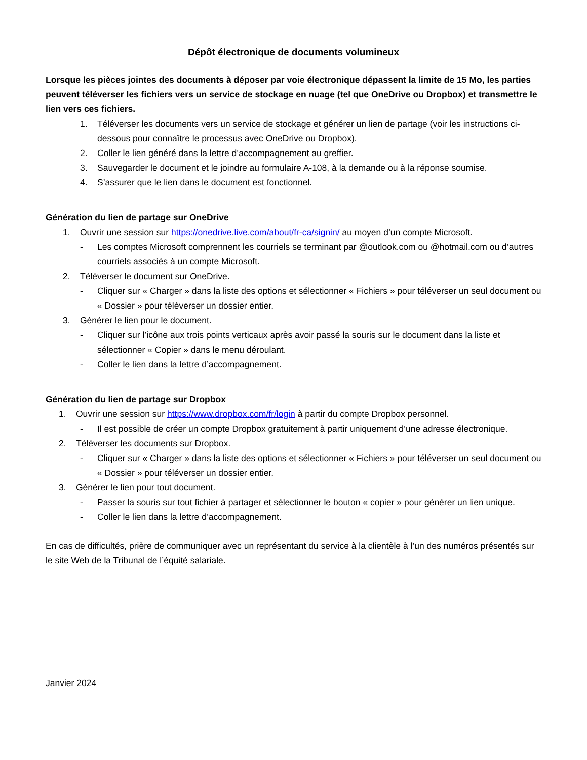Dépôt électronique de documents volumineux
Lorsque les pièces jointes des documents à déposer par voie électronique dépassent la limite de 15 Mo, les parties peuvent téléverser les fichiers vers un service de stockage en nuage (tel que OneDrive ou Dropbox) et transmettre le lien vers ces fichiers.
1. Téléverser les documents vers un service de stockage et générer un lien de partage (voir les instructions ci-dessous pour connaître le processus avec OneDrive ou Dropbox).
2. Coller le lien généré dans la lettre d’accompagnement au greffier.
3. Sauvegarder le document et le joindre au formulaire A-108, à la demande ou à la réponse soumise.
4. S’assurer que le lien dans le document est fonctionnel.
Génération du lien de partage sur OneDrive
1. Ouvrir une session sur https://onedrive.live.com/about/fr-ca/signin/ au moyen d’un compte Microsoft.
- Les comptes Microsoft comprennent les courriels se terminant par @outlook.com ou @hotmail.com ou d’autres courriels associés à un compte Microsoft.
2. Téléverser le document sur OneDrive.
- Cliquer sur « Charger » dans la liste des options et sélectionner « Fichiers » pour téléverser un seul document ou « Dossier » pour téléverser un dossier entier.
3. Générer le lien pour le document.
- Cliquer sur l’icône aux trois points verticaux après avoir passé la souris sur le document dans la liste et sélectionner « Copier » dans le menu déroulant.
- Coller le lien dans la lettre d’accompagnement.
Génération du lien de partage sur Dropbox
1. Ouvrir une session sur https://www.dropbox.com/fr/login à partir du compte Dropbox personnel.
- Il est possible de créer un compte Dropbox gratuitement à partir uniquement d’une adresse électronique.
2. Téléverser les documents sur Dropbox.
- Cliquer sur « Charger » dans la liste des options et sélectionner « Fichiers » pour téléverser un seul document ou « Dossier » pour téléverser un dossier entier.
3. Générer le lien pour tout document.
- Passer la souris sur tout fichier à partager et sélectionner le bouton « copier » pour générer un lien unique.
- Coller le lien dans la lettre d’accompagnement.
En cas de difficultés, prière de communiquer avec un représentant du service à la clientèle à l’un des numéros présentés sur le site Web de la Tribunal de l’équité salariale.
Janvier 2024